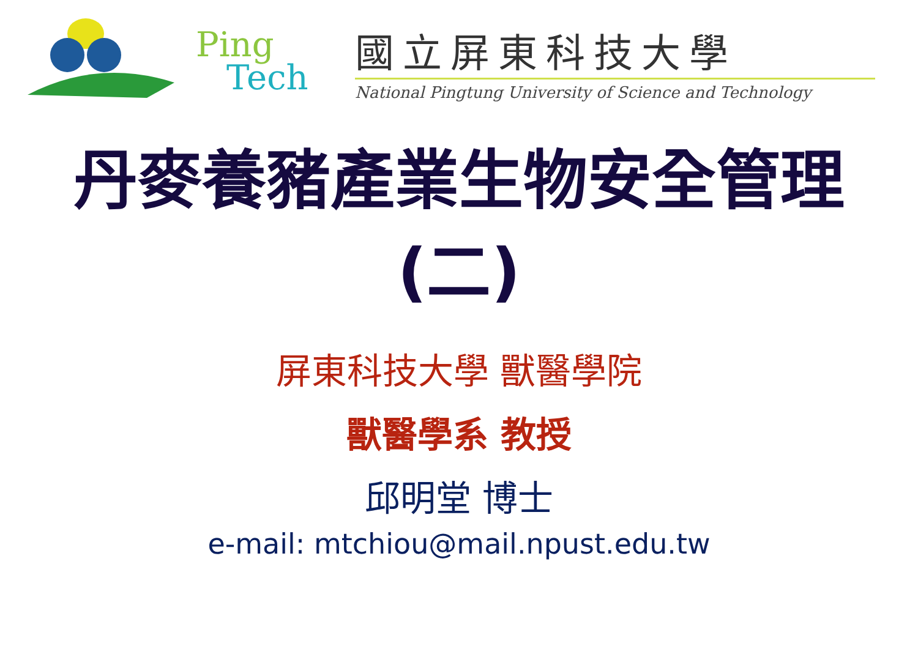Ping
Tech
國立屏東科技大學
National Pingtung University of Science and Technology
丹麥養豬產業生物安全管理
(二)
屏東科技大學 獸醫學院
獸醫學系 教授
邱明堂 博士
e-mail: mtchiou@mail.npust.edu.tw